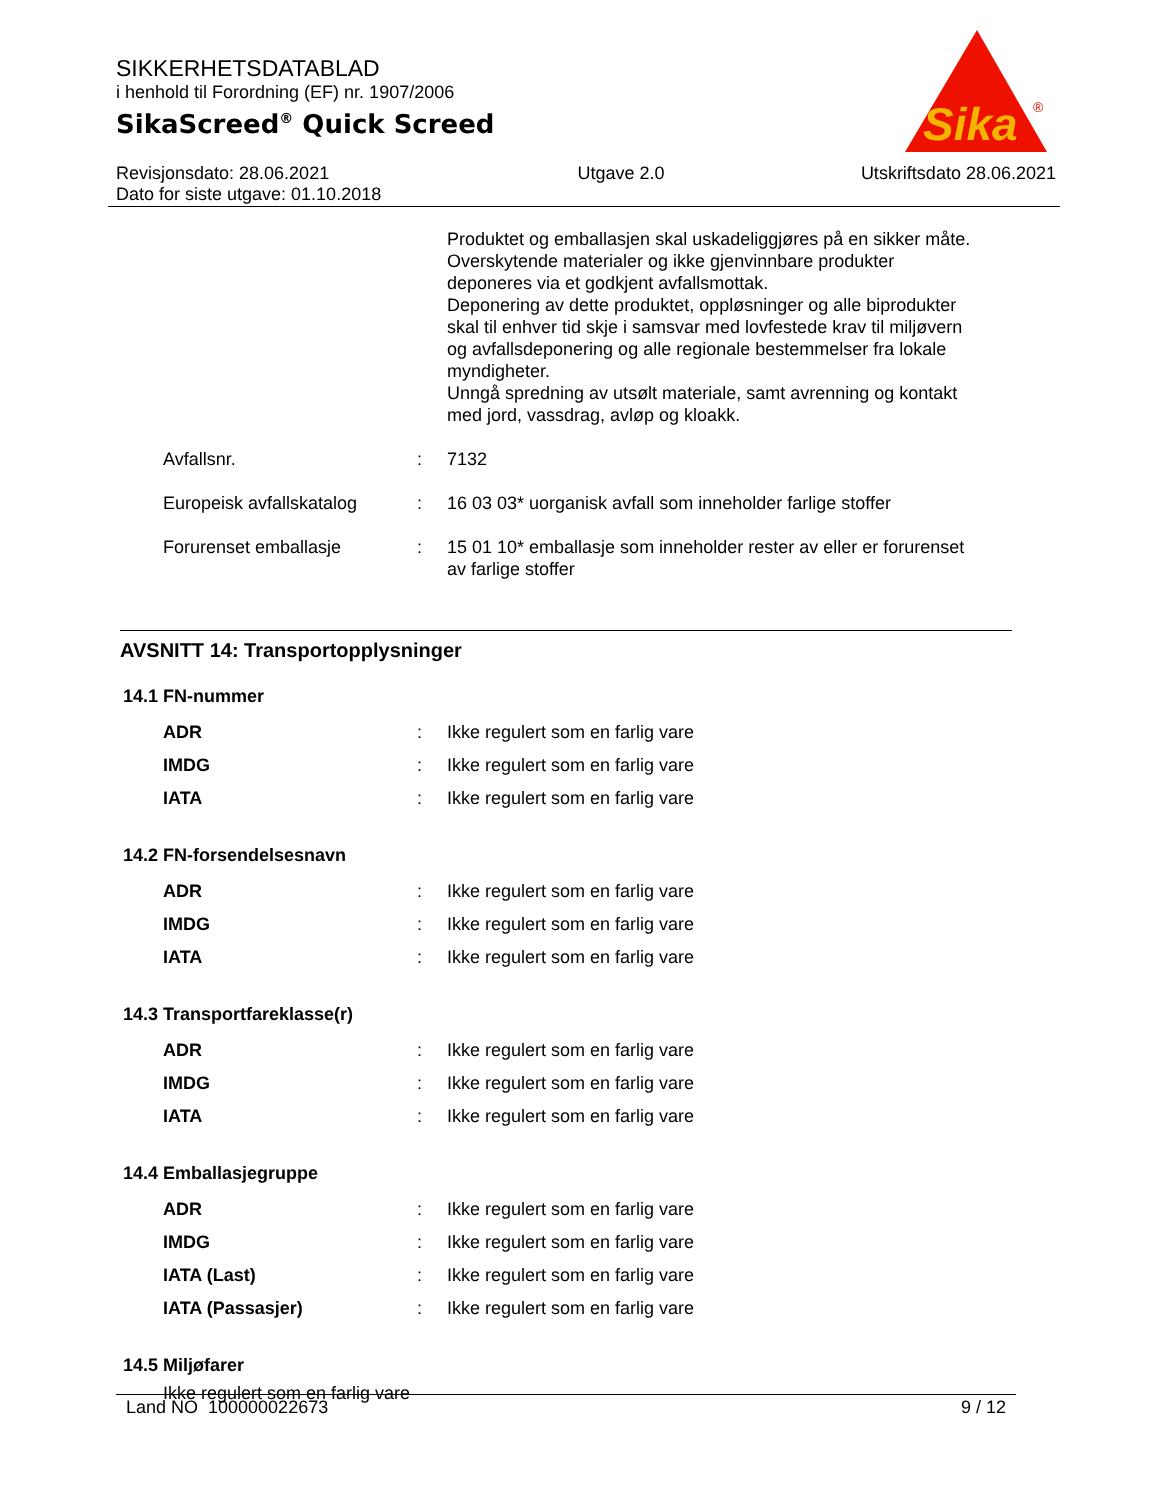SIKKERHETSDATABLAD
i henhold til Forordning (EF) nr. 1907/2006
SikaScreed<sup>®</sup> Quick Screed
Sika
®
Revisjonsdato: 28.06.2021
Dato for siste utgave: 01.10.2018
Utgave 2.0 Utskriftsdato 28.06.2021
Produktet og emballasjen skal uskadeliggjøres på en sikker måte.
Overskytende materialer og ikke gjenvinnbare produkter deponeres via et godkjent avfallsmottak.
Deponering av dette produktet, oppløsninger og alle biprodukter skal til enhver tid skje i samsvar med lovfestede krav til miljøvern og avfallsdeponering og alle regionale bestemmelser fra lokale myndigheter.
Unngå spredning av utsølt materiale, samt avrenning og kontakt med jord, vassdrag, avløp og kloakk.
Avfallsnr. : 7132
Europeisk avfallskatalog
: 16 03 03* uorganisk avfall som inneholder farlige stoffer
Forurenset emballasje : 15 01 10* emballasje som inneholder rester av eller er forurenset av farlige stoffer
AVSNITT 14: Transportopplysninger
14.1 FN-nummer
ADR : Ikke regulert som en farlig vare
IMDG : Ikke regulert som en farlig vare
IATA : Ikke regulert som en farlig vare
14.2 FN-forsendelsesnavn
ADR : Ikke regulert som en farlig vare
IMDG : Ikke regulert som en farlig vare
IATA : Ikke regulert som en farlig vare
14.3 Transportfareklasse(r)
ADR : Ikke regulert som en farlig vare
IMDG : Ikke regulert som en farlig vare
IATA : Ikke regulert som en farlig vare
14.4 Emballasjegruppe
ADR : Ikke regulert som en farlig vare
IMDG : Ikke regulert som en farlig vare
IATA (Last) : Ikke regulert som en farlig vare
IATA (Passasjer) : Ikke regulert som en farlig vare
14.5 Miljøfarer
Ikke regulert som en farlig vare
Land NO 100000022673 9 / 12